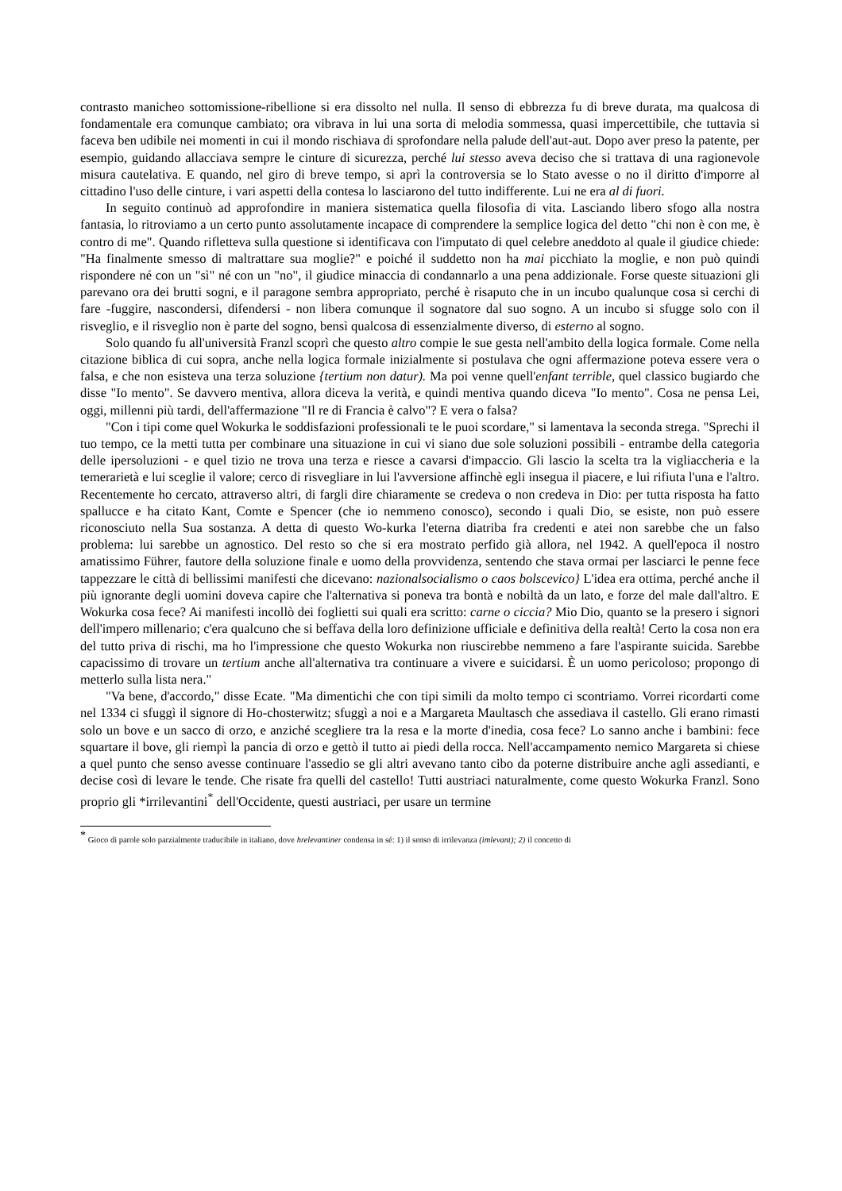contrasto manicheo sottomissione-ribellione si era dissolto nel nulla. Il senso di ebbrezza fu di breve durata, ma qualcosa di fondamentale era comunque cambiato; ora vibrava in lui una sorta di melodia sommessa, quasi impercettibile, che tuttavia si faceva ben udibile nei momenti in cui il mondo rischiava di sprofondare nella palude dell'aut-aut. Dopo aver preso la patente, per esempio, guidando allacciava sempre le cinture di sicurezza, perché lui stesso aveva deciso che si trattava di una ragionevole misura cautelativa. E quando, nel giro di breve tempo, si aprì la controversia se lo Stato avesse o no il diritto d'imporre al cittadino l'uso delle cinture, i vari aspetti della contesa lo lasciarono del tutto indifferente. Lui ne era al di fuori.
In seguito continuò ad approfondire in maniera sistematica quella filosofia di vita. Lasciando libero sfogo alla nostra fantasia, lo ritroviamo a un certo punto assolutamente incapace di comprendere la semplice logica del detto "chi non è con me, è contro di me". Quando rifletteva sulla questione si identificava con l'imputato di quel celebre aneddoto al quale il giudice chiede: "Ha finalmente smesso di maltrattare sua moglie?" e poiché il suddetto non ha mai picchiato la moglie, e non può quindi rispondere né con un "sì" né con un "no", il giudice minaccia di condannarlo a una pena addizionale. Forse queste situazioni gli parevano ora dei brutti sogni, e il paragone sembra appropriato, perché è risaputo che in un incubo qualunque cosa si cerchi di fare -fuggire, nascondersi, difendersi - non libera comunque il sognatore dal suo sogno. A un incubo si sfugge solo con il risveglio, e il risveglio non è parte del sogno, bensì qualcosa di essenzialmente diverso, di esterno al sogno.
Solo quando fu all'università Franzl scoprì che questo altro compie le sue gesta nell'ambito della logica formale. Come nella citazione biblica di cui sopra, anche nella logica formale inizialmente si postulava che ogni affermazione poteva essere vera o falsa, e che non esisteva una terza soluzione {tertium non datur). Ma poi venne quell'enfant terrible, quel classico bugiardo che disse "Io mento". Se davvero mentiva, allora diceva la verità, e quindi mentiva quando diceva "Io mento". Cosa ne pensa Lei, oggi, millenni più tardi, dell'affermazione "Il re di Francia è calvo"? E vera o falsa?
"Con i tipi come quel Wokurka le soddisfazioni professionali te le puoi scordare," si lamentava la seconda strega. "Sprechi il tuo tempo, ce la metti tutta per combinare una situazione in cui vi siano due sole soluzioni possibili - entrambe della categoria delle ipersoluzioni - e quel tizio ne trova una terza e riesce a cavarsi d'impaccio. Gli lascio la scelta tra la vigliaccheria e la temerarietà e lui sceglie il valore; cerco di risvegliare in lui l'avversione affinchè egli insegua il piacere, e lui rifiuta l'una e l'altro. Recentemente ho cercato, attraverso altri, di fargli dire chiaramente se credeva o non credeva in Dio: per tutta risposta ha fatto spallucce e ha citato Kant, Comte e Spencer (che io nemmeno conosco), secondo i quali Dio, se esiste, non può essere riconosciuto nella Sua sostanza. A detta di questo Wo-kurka l'eterna diatriba fra credenti e atei non sarebbe che un falso problema: lui sarebbe un agnostico. Del resto so che si era mostrato perfido già allora, nel 1942. A quell'epoca il nostro amatissimo Führer, fautore della soluzione finale e uomo della provvidenza, sentendo che stava ormai per lasciarci le penne fece tappezzare le città di bellissimi manifesti che dicevano: nazionalsocialismo o caos bolscevico} L'idea era ottima, perché anche il più ignorante degli uomini doveva capire che l'alternativa si poneva tra bontà e nobiltà da un lato, e forze del male dall'altro. E Wokurka cosa fece? Ai manifesti incollò dei foglietti sui quali era scritto: carne o ciccia? Mio Dio, quanto se la presero i signori dell'impero millenario; c'era qualcuno che si beffava della loro definizione ufficiale e definitiva della realtà! Certo la cosa non era del tutto priva di rischi, ma ho l'impressione che questo Wokurka non riuscirebbe nemmeno a fare l'aspirante suicida. Sarebbe capacissimo di trovare un tertium anche all'alternativa tra continuare a vivere e suicidarsi. È un uomo pericoloso; propongo di metterlo sulla lista nera."
"Va bene, d'accordo," disse Ecate. "Ma dimentichi che con tipi simili da molto tempo ci scontriamo. Vorrei ricordarti come nel 1334 ci sfuggì il signore di Ho-chosterwitz; sfuggì a noi e a Margareta Maultasch che assediava il castello. Gli erano rimasti solo un bove e un sacco di orzo, e anziché scegliere tra la resa e la morte d'inedia, cosa fece? Lo sanno anche i bambini: fece squartare il bove, gli riempì la pancia di orzo e gettò il tutto ai piedi della rocca. Nell'accampamento nemico Margareta si chiese a quel punto che senso avesse continuare l'assedio se gli altri avevano tanto cibo da poterne distribuire anche agli assedianti, e decise così di levare le tende. Che risate fra quelli del castello! Tutti austriaci naturalmente, come questo Wokurka Franzl. Sono proprio gli *irrilevantini<sup>*</sup> dell'Occidente, questi austriaci, per usare un termine
<sup>*</sup> Gioco di parole solo parzialmente traducibile in italiano, dove hrelevantiner condensa in sé: 1) il senso di irrilevanza (imlevant); 2) il concetto di